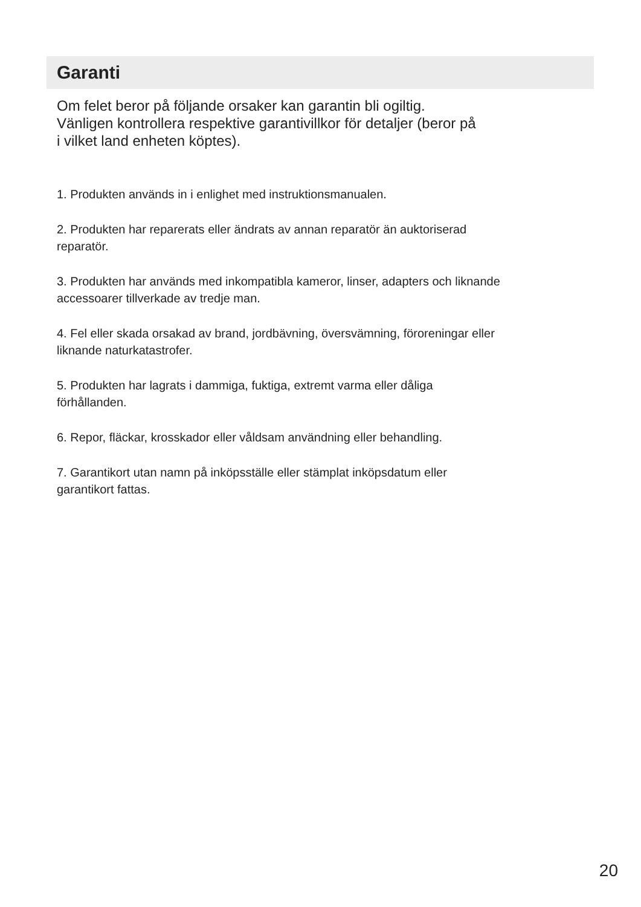Garanti
Om felet beror på följande orsaker kan garantin bli ogiltig.
Vänligen kontrollera respektive garantivillkor för detaljer (beror på
i vilket land enheten köptes).
1. Produkten används in i enlighet med instruktionsmanualen.
2. Produkten har reparerats eller ändrats av annan reparatör än auktoriserad
reparatör.
3. Produkten har används med inkompatibla kameror, linser, adapters och liknande
accessoarer tillverkade av tredje man.
4. Fel eller skada orsakad av brand, jordbävning, översvämning, föroreningar eller
liknande naturkatastrofer.
5. Produkten har lagrats i dammiga, fuktiga, extremt varma eller dåliga
förhållanden.
6. Repor, fläckar, krosskador eller våldsam användning eller behandling.
7. Garantikort utan namn på inköpsställe eller stämplat inköpsdatum eller
garantikort fattas.
20